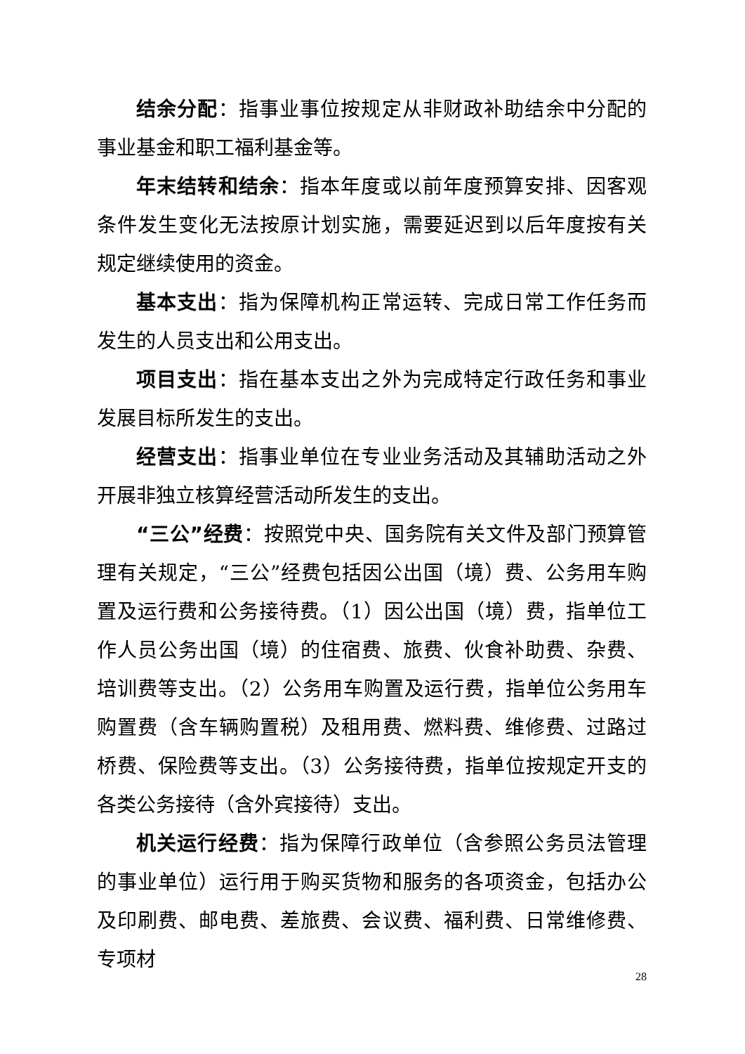结余分配：指事业事位按规定从非财政补助结余中分配的事业基金和职工福利基金等。
年末结转和结余：指本年度或以前年度预算安排、因客观条件发生变化无法按原计划实施，需要延迟到以后年度按有关规定继续使用的资金。
基本支出：指为保障机构正常运转、完成日常工作任务而发生的人员支出和公用支出。
项目支出：指在基本支出之外为完成特定行政任务和事业发展目标所发生的支出。
经营支出：指事业单位在专业业务活动及其辅助活动之外开展非独立核算经营活动所发生的支出。
“三公”经费：按照党中央、国务院有关文件及部门预算管理有关规定，“三公”经费包括因公出国（境）费、公务用车购置及运行费和公务接待费。（1）因公出国（境）费，指单位工作人员公务出国（境）的住宿费、旅费、伙食补助费、杂费、培训费等支出。（2）公务用车购置及运行费，指单位公务用车购置费（含车辆购置税）及租用费、燃料费、维修费、过路过桥费、保险费等支出。（3）公务接待费，指单位按规定开支的各类公务接待（含外宾接待）支出。
机关运行经费：指为保障行政单位（含参照公务员法管理的事业单位）运行用于购买货物和服务的各项资金，包括办公及印刷费、邮电费、差旅费、会议费、福利费、日常维修费、专项材
28